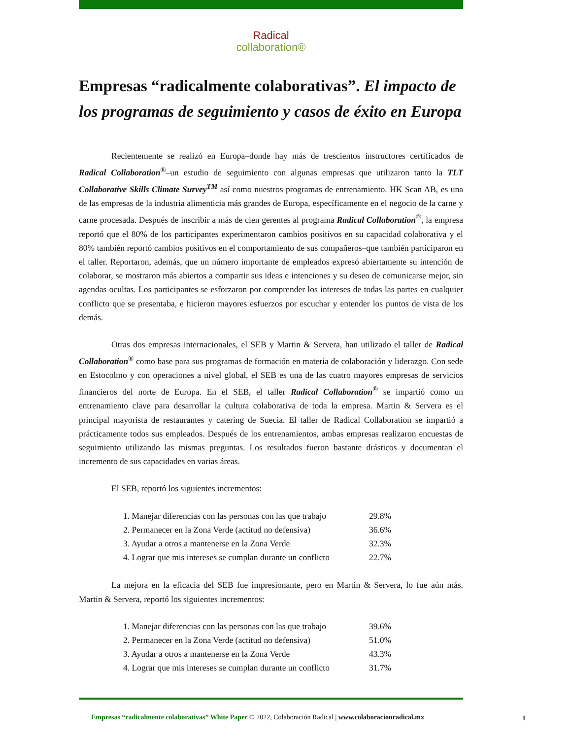Radical
collaboration®
Empresas “radicalmente colaborativas”. El impacto de los programas de seguimiento y casos de éxito en Europa
Recientemente se realizó en Europa–donde hay más de trescientos instructores certificados de Radical Collaboration<sup>®</sup>–un estudio de seguimiento con algunas empresas que utilizaron tanto la TLT Collaborative Skills Climate Survey<sup>TM</sup> así como nuestros programas de entrenamiento. HK Scan AB, es una de las empresas de la industria alimenticia más grandes de Europa, específicamente en el negocio de la carne y carne procesada. Después de inscribir a más de cien gerentes al programa Radical Collaboration<sup>®</sup>, la empresa reportó que el 80% de los participantes experimentaron cambios positivos en su capacidad colaborativa y el 80% también reportó cambios positivos en el comportamiento de sus compañeros–que también participaron en el taller. Reportaron, además, que un número importante de empleados expresó abiertamente su intención de colaborar, se mostraron más abiertos a compartir sus ideas e intenciones y su deseo de comunicarse mejor, sin agendas ocultas. Los participantes se esforzaron por comprender los intereses de todas las partes en cualquier conflicto que se presentaba, e hicieron mayores esfuerzos por escuchar y entender los puntos de vista de los demás.
Otras dos empresas internacionales, el SEB y Martin & Servera, han utilizado el taller de Radical Collaboration<sup>®</sup> como base para sus programas de formación en materia de colaboración y liderazgo. Con sede en Estocolmo y con operaciones a nivel global, el SEB es una de las cuatro mayores empresas de servicios financieros del norte de Europa. En el SEB, el taller Radical Collaboration<sup>®</sup> se impartió como un entrenamiento clave para desarrollar la cultura colaborativa de toda la empresa. Martin & Servera es el principal mayorista de restaurantes y catering de Suecia. El taller de Radical Collaboration se impartió a prácticamente todos sus empleados. Después de los entrenamientos, ambas empresas realizaron encuestas de seguimiento utilizando las mismas preguntas. Los resultados fueron bastante drásticos y documentan el incremento de sus capacidades en varias áreas.
El SEB, reportó los siguientes incrementos:
| 1. Manejar diferencias con las personas con las que trabajo | 29.8% |
| 2. Permanecer en la Zona Verde (actitud no defensiva) | 36.6% |
| 3. Ayudar a otros a mantenerse en la Zona Verde | 32.3% |
| 4. Lograr que mis intereses se cumplan durante un conflicto | 22.7% |
La mejora en la eficacia del SEB fue impresionante, pero en Martin & Servera, lo fue aún más. Martin & Servera, reportó los siguientes incrementos:
| 1. Manejar diferencias con las personas con las que trabajo | 39.6% |
| 2. Permanecer en la Zona Verde (actitud no defensiva) | 51.0% |
| 3. Ayudar a otros a mantenerse en la Zona Verde | 43.3% |
| 4. Lograr que mis intereses se cumplan durante un conflicto | 31.7% |
Empresas “radicalmente colaborativas” White Paper © 2022, Colaboración Radical | www.colaboracionradical.mx
1